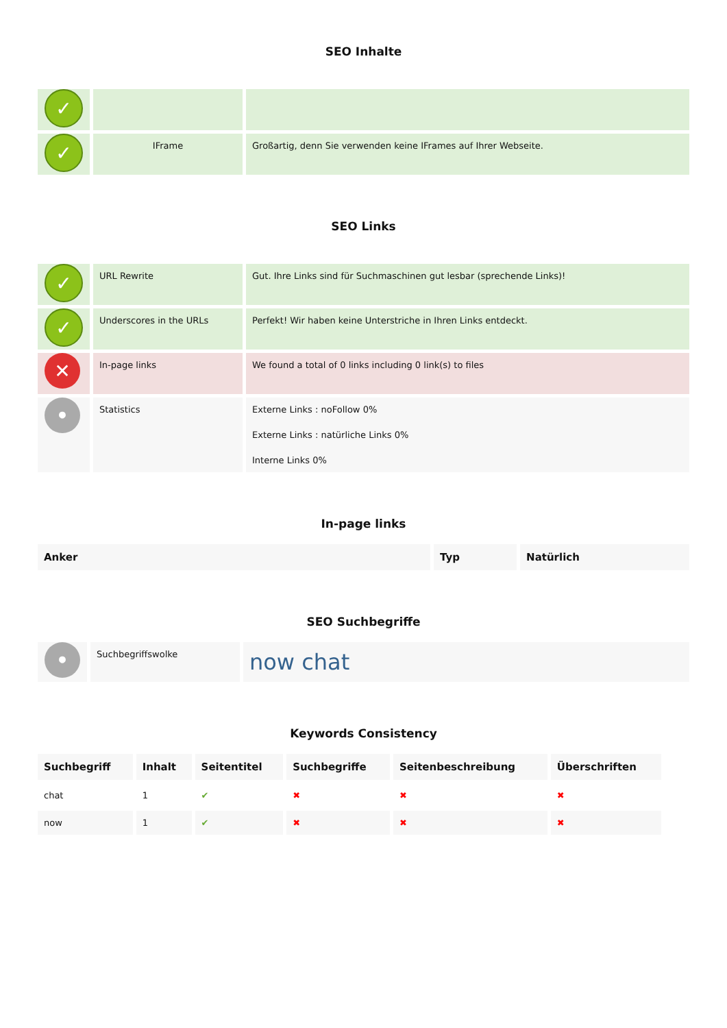SEO Inhalte
| ✓ | | |
| ✓ | IFrame | Großartig, denn Sie verwenden keine IFrames auf Ihrer Webseite. |
SEO Links
| ✓ | URL Rewrite | Gut. Ihre Links sind für Suchmaschinen gut lesbar (sprechende Links)! |
| ✓ | Underscores in the URLs | Perfekt! Wir haben keine Unterstriche in Ihren Links entdeckt. |
| ✕ | In-page links | We found a total of 0 links including 0 link(s) to files |
| • | Statistics | Externe Links : noFollow 0% Externe Links : natürliche Links 0% Interne Links 0% |
In-page links
| Anker | Typ | Natürlich |
| --- | --- | --- |
SEO Suchbegriffe
| • | Suchbegriffswolke | now chat |
Keywords Consistency
| Suchbegriff | Inhalt | Seitentitel | Suchbegriffe | Seitenbeschreibung | Überschriften |
| --- | --- | --- | --- | --- | --- |
| chat | 1 | ✔ | ✖ | ✖ | ✖ |
| now | 1 | ✔ | ✖ | ✖ | ✖ |